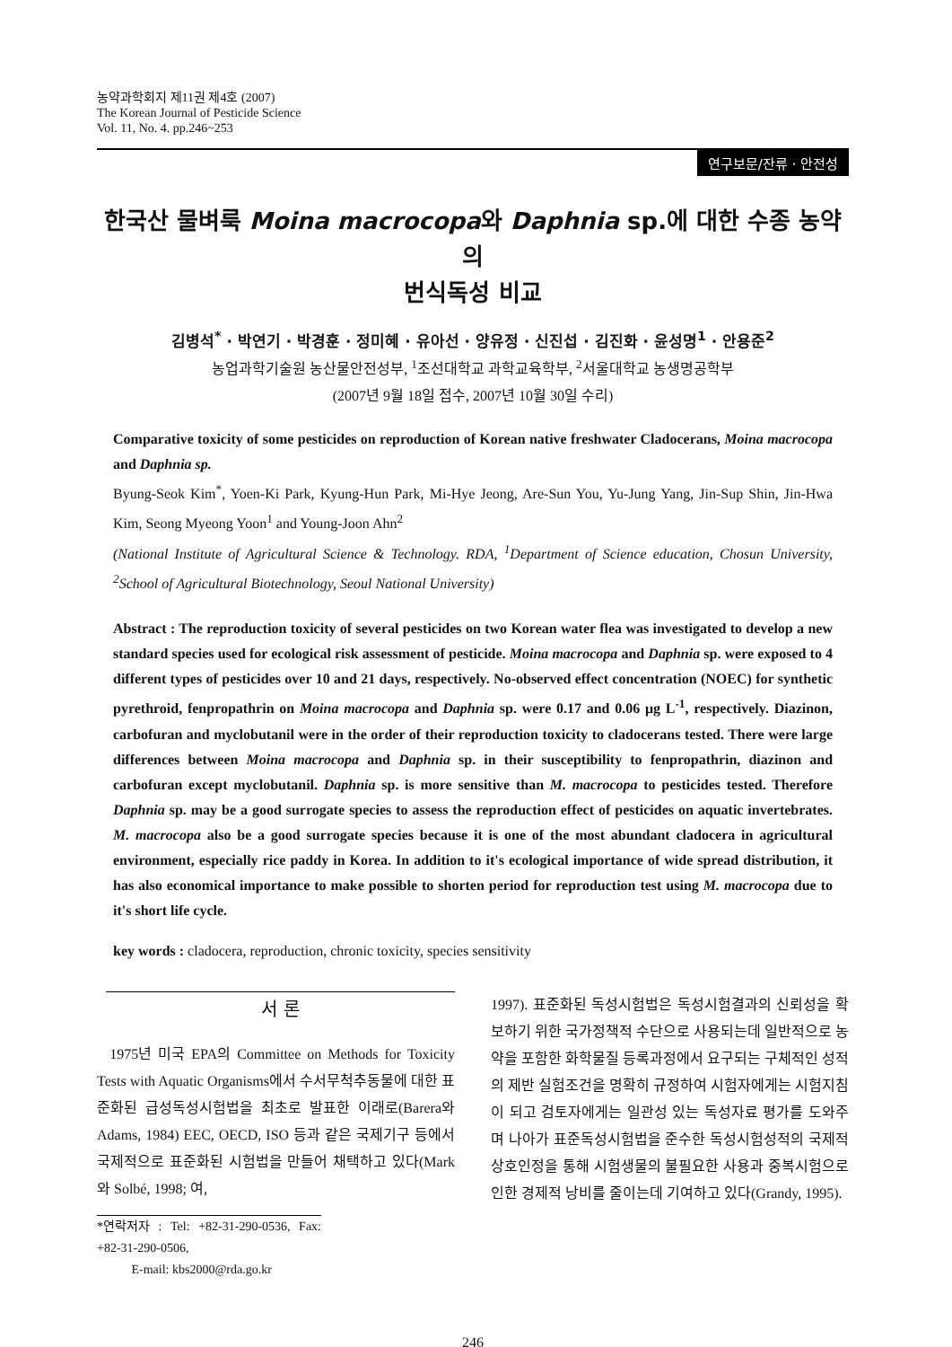농약과학회지 제11권 제4호 (2007)
The Korean Journal of Pesticide Science
Vol. 11, No. 4. pp.246~253
연구보문/잔류 · 안전성
한국산 물벼룩 Moina macrocopa와 Daphnia sp.에 대한 수종 농약의
번식독성 비교
김병석<sup>*</sup> · 박연기 · 박경훈 · 정미혜 · 유아선 · 양유정 · 신진섭 · 김진화 · 윤성명<sup>1</sup> · 안용준<sup>2</sup>
농업과학기술원 농산물안전성부, <sup>1</sup>조선대학교 과학교육학부, <sup>2</sup>서울대학교 농생명공학부
(2007년 9월 18일 접수, 2007년 10월 30일 수리)
Comparative toxicity of some pesticides on reproduction of Korean native freshwater Cladocerans, Moina macrocopa and Daphnia sp.
Byung-Seok Kim<sup>*</sup>, Yoen-Ki Park, Kyung-Hun Park, Mi-Hye Jeong, Are-Sun You, Yu-Jung Yang, Jin-Sup Shin, Jin-Hwa Kim, Seong Myeong Yoon<sup>1</sup> and Young-Joon Ahn<sup>2</sup>
(National Institute of Agricultural Science & Technology. RDA, <sup>1</sup>Department of Science education, Chosun University, <sup>2</sup>School of Agricultural Biotechnology, Seoul National University)
Abstract : The reproduction toxicity of several pesticides on two Korean water flea was investigated to develop a new standard species used for ecological risk assessment of pesticide. Moina macrocopa and Daphnia sp. were exposed to 4 different types of pesticides over 10 and 21 days, respectively. No-observed effect concentration (NOEC) for synthetic pyrethroid, fenpropathrin on Moina macrocopa and Daphnia sp. were 0.17 and 0.06 μg L<sup>-1</sup>, respectively. Diazinon, carbofuran and myclobutanil were in the order of their reproduction toxicity to cladocerans tested. There were large differences between Moina macrocopa and Daphnia sp. in their susceptibility to fenpropathrin, diazinon and carbofuran except myclobutanil. Daphnia sp. is more sensitive than M. macrocopa to pesticides tested. Therefore Daphnia sp. may be a good surrogate species to assess the reproduction effect of pesticides on aquatic invertebrates. M. macrocopa also be a good surrogate species because it is one of the most abundant cladocera in agricultural environment, especially rice paddy in Korea. In addition to it's ecological importance of wide spread distribution, it has also economical importance to make possible to shorten period for reproduction test using M. macrocopa due to it's short life cycle.
key words : cladocera, reproduction, chronic toxicity, species sensitivity
서 론
1975년 미국 EPA의 Committee on Methods for Toxicity Tests with Aquatic Organisms에서 수서무척추동물에 대한 표준화된 급성독성시험법을 최초로 발표한 이래로(Barera와 Adams, 1984) EEC, OECD, ISO 등과 같은 국제기구 등에서 국제적으로 표준화된 시험법을 만들어 채택하고 있다(Mark와 Solbé, 1998; 여,
*연락저자 : Tel: +82-31-290-0536, Fax: +82-31-290-0506,
E-mail: kbs2000@rda.go.kr
1997). 표준화된 독성시험법은 독성시험결과의 신뢰성을 확보하기 위한 국가정책적 수단으로 사용되는데 일반적으로 농약을 포함한 화학물질 등록과정에서 요구되는 구체적인 성적의 제반 실험조건을 명확히 규정하여 시험자에게는 시험지침이 되고 검토자에게는 일관성 있는 독성자료 평가를 도와주며 나아가 표준독성시험법을 준수한 독성시험성적의 국제적 상호인정을 통해 시험생물의 불필요한 사용과 중복시험으로 인한 경제적 낭비를 줄이는데 기여하고 있다(Grandy, 1995).
246